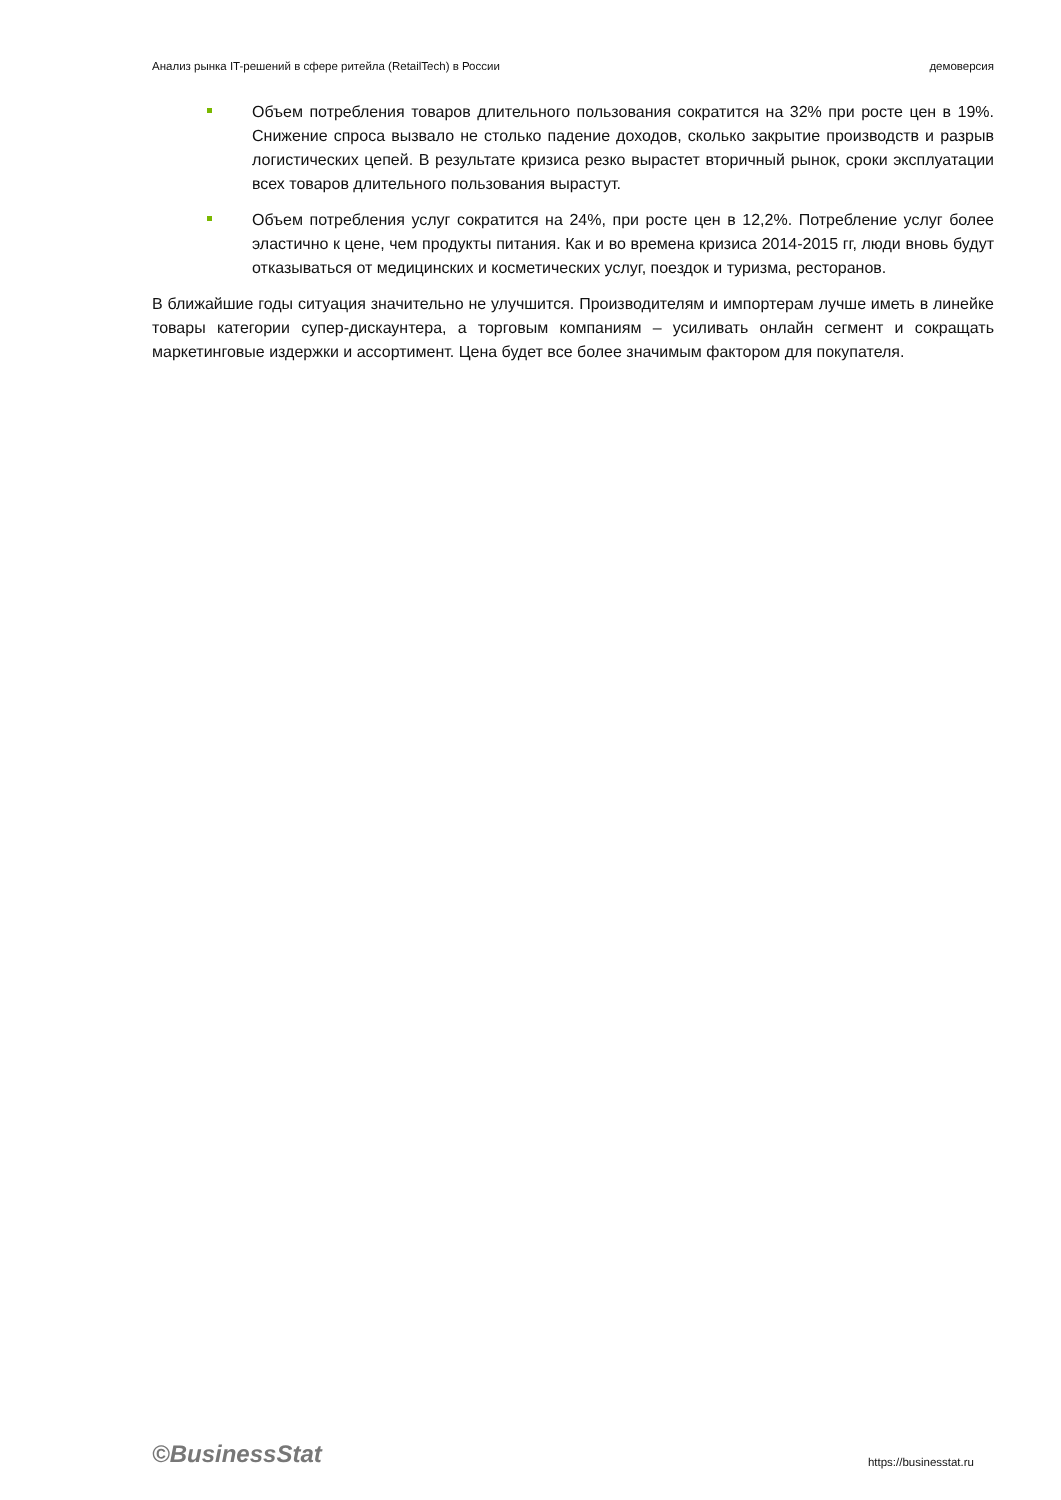Анализ рынка IT-решений в сфере ритейла (RetailTech) в России демоверсия
Объем потребления товаров длительного пользования сократится на 32% при росте цен в 19%. Снижение спроса вызвало не столько падение доходов, сколько закрытие производств и разрыв логистических цепей. В результате кризиса резко вырастет вторичный рынок, сроки эксплуатации всех товаров длительного пользования вырастут.
Объем потребления услуг сократится на 24%, при росте цен в 12,2%. Потребление услуг более эластично к цене, чем продукты питания. Как и во времена кризиса 2014-2015 гг, люди вновь будут отказываться от медицинских и косметических услуг, поездок и туризма, ресторанов.
В ближайшие годы ситуация значительно не улучшится. Производителям и импортерам лучше иметь в линейке товары категории супер-дискаунтера, а торговым компаниям – усиливать онлайн сегмент и сокращать маркетинговые издержки и ассортимент. Цена будет все более значимым фактором для покупателя.
©BusinessStat https://businesstat.ru